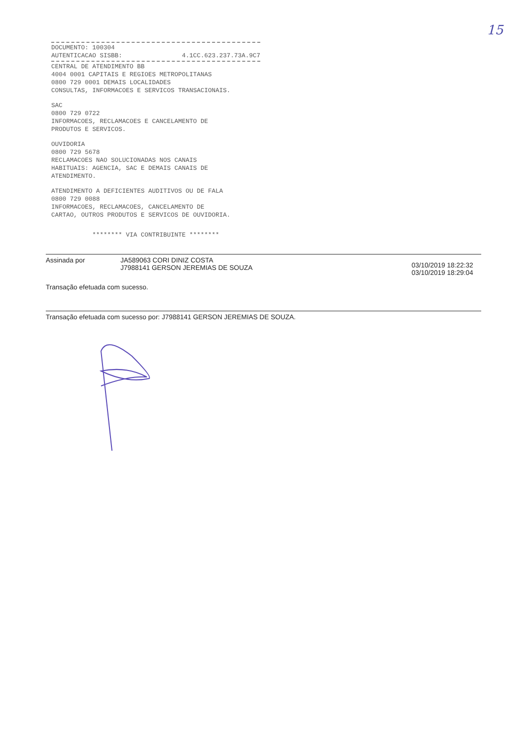15
DOCUMENTO: 100304
AUTENTICACAO SISBB: 4.1CC.623.237.73A.9C7
CENTRAL DE ATENDIMENTO BB
4004 0001 CAPITAIS E REGIOES METROPOLITANAS
0800 729 0001 DEMAIS LOCALIDADES
CONSULTAS, INFORMACOES E SERVICOS TRANSACIONAIS.
SAC
0800 729 0722
INFORMACOES, RECLAMACOES E CANCELAMENTO DE
PRODUTOS E SERVICOS.
OUVIDORIA
0800 729 5678
RECLAMACOES NAO SOLUCIONADAS NOS CANAIS
HABITUAIS: AGENCIA, SAC E DEMAIS CANAIS DE
ATENDIMENTO.
ATENDIMENTO A DEFICIENTES AUDITIVOS OU DE FALA
0800 729 0088
INFORMACOES, RECLAMACOES, CANCELAMENTO DE
CARTAO, OUTROS PRODUTOS E SERVICOS DE OUVIDORIA.
******** VIA CONTRIBUINTE ********
| Assinada por | JA589063 CORI DINIZ COSTA J7988141 GERSON JEREMIAS DE SOUZA | 03/10/2019 18:22:32 03/10/2019 18:29:04 |
Transação efetuada com sucesso.
Transação efetuada com sucesso por: J7988141 GERSON JEREMIAS DE SOUZA.